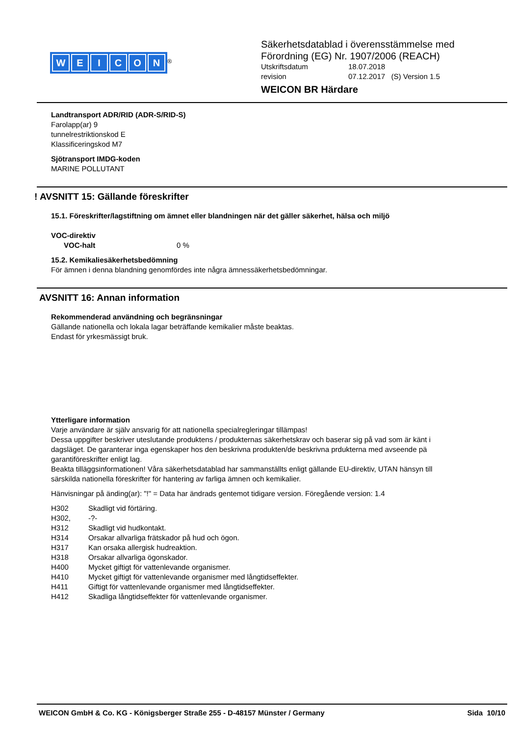WEICON
<sup>®</sup>
Säkerhetsdatablad i överensstämmelse med
Förordning (EG) Nr. 1907/2006 (REACH)
Utskriftsdatum 18.07.2018
revision 07.12.2017 (S) Version 1.5
WEICON BR Härdare
Landtransport ADR/RID (ADR-S/RID-S)
Farolapp(ar) 9
tunnelrestriktionskod E
Klassificeringskod M7
Sjötransport IMDG-koden
MARINE POLLUTANT
! AVSNITT 15: Gällande föreskrifter
15.1. Föreskrifter/lagstiftning om ämnet eller blandningen när det gäller säkerhet, hälsa och miljö
VOC-direktiv
VOC-halt 0 %
15.2. Kemikaliesäkerhetsbedömning
För ämnen i denna blandning genomfördes inte några ämnessäkerhetsbedömningar.
AVSNITT 16: Annan information
Rekommenderad användning och begränsningar
Gällande nationella och lokala lagar beträffande kemikalier måste beaktas.
Endast för yrkesmässigt bruk.
Ytterligare information
Varje användare är själv ansvarig för att nationella specialregleringar tillämpas!
Dessa uppgifter beskriver uteslutande produktens / produkternas säkerhetskrav och baserar sig på vad som är känt i dagsläget. De garanterar inga egenskaper hos den beskrivna produkten/de beskrivna prdukterna med avseende pä garantiföreskrifter enligt lag.
Beakta tilläggsinformationen! Våra säkerhetsdatablad har sammanställts enligt gällande EU-direktiv, UTAN hänsyn till särskilda nationella föreskrifter för hantering av farliga ämnen och kemikalier.
Hänvisningar på änding(ar): "!" = Data har ändrads gentemot tidigare version. Föregående version: 1.4
H302 Skadligt vid förtäring.
H302, -?-
H312 Skadligt vid hudkontakt.
H314 Orsakar allvarliga frätskador på hud och ögon.
H317 Kan orsaka allergisk hudreaktion.
H318 Orsakar allvarliga ögonskador.
H400 Mycket giftigt för vattenlevande organismer.
H410 Mycket giftigt för vattenlevande organismer med långtidseffekter.
H411 Giftigt för vattenlevande organismer med långtidseffekter.
H412 Skadliga långtidseffekter för vattenlevande organismer.
WEICON GmbH & Co. KG - Königsberger Straße 255 - D-48157 Münster / Germany Sida 10/10